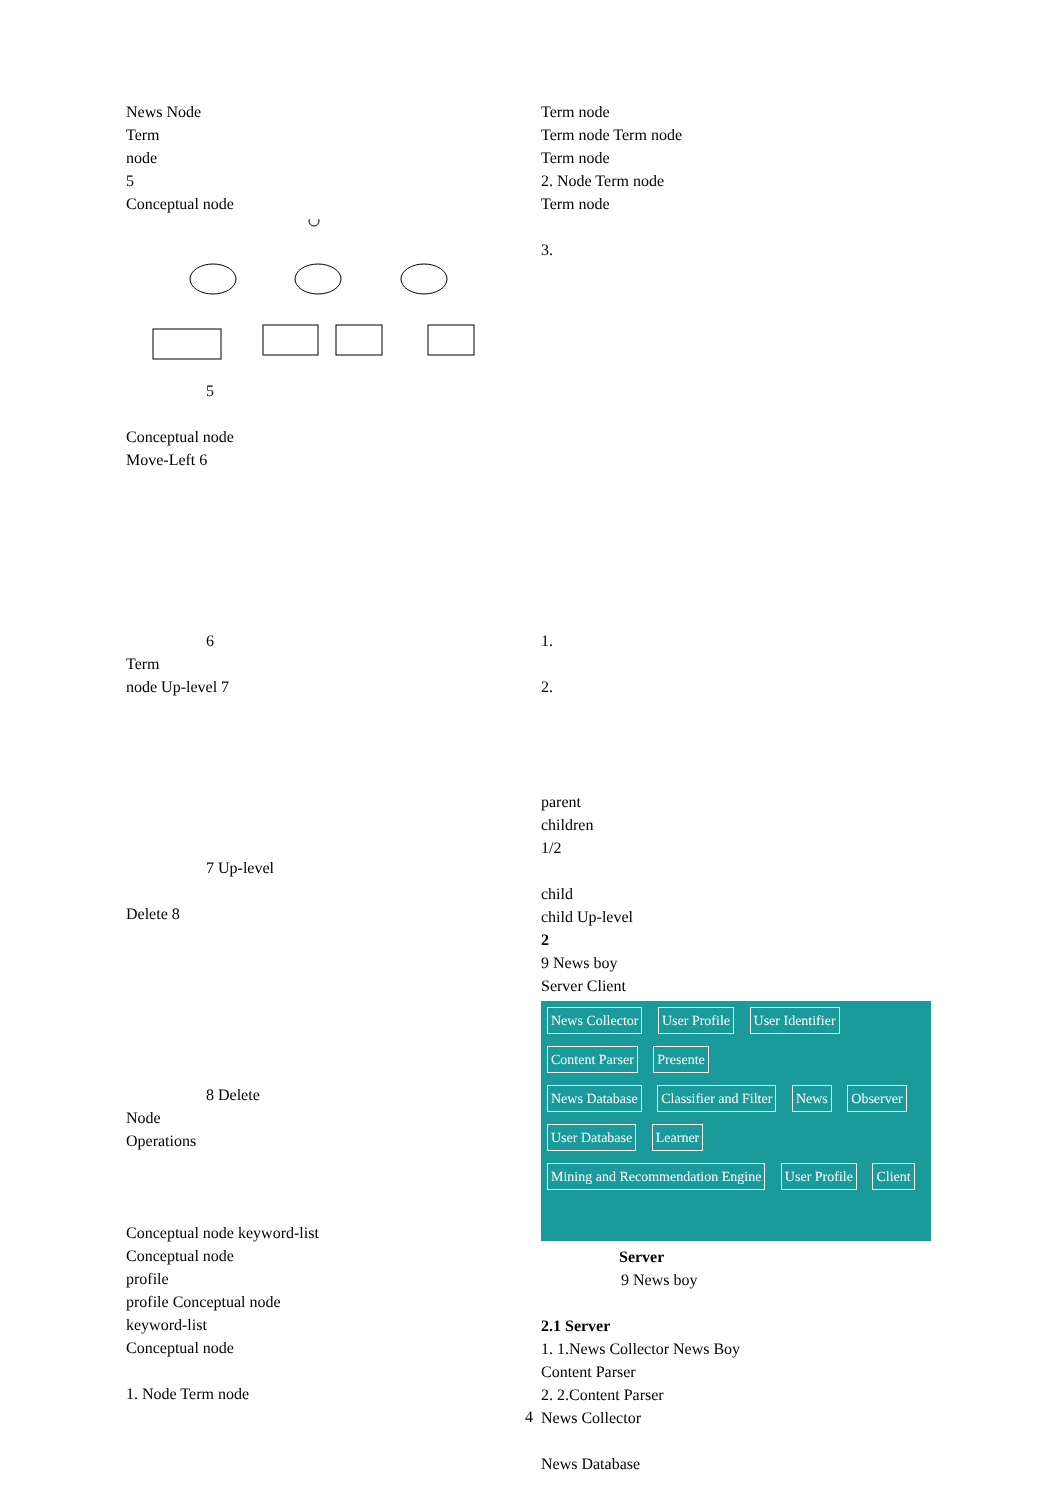News Node
Term
node
5
Conceptual node
5
Conceptual node
Move-Left 6
6
Term
node Up-level 7
7 Up-level
Delete 8
8 Delete
Node
Operations
Conceptual node keyword-list
Conceptual node
profile
profile Conceptual node
keyword-list
Conceptual node
1. Node Term node
Term node
Term node Term node
Term node
2. Node Term node
Term node
3.
1.
2.
parent
children
1/2
child
child Up-level
2
9 News boy
Server Client
News Collector User Profile User Identifier
Content Parser Presente
News Database Classifier and Filter News Observer
User Database Learner
Mining and Recommendation Engine User Profile Client
Server
9 News boy
2.1 Server
1. 1.News Collector News Boy
Content Parser
2. 2.Content Parser
News Collector
News Database
4